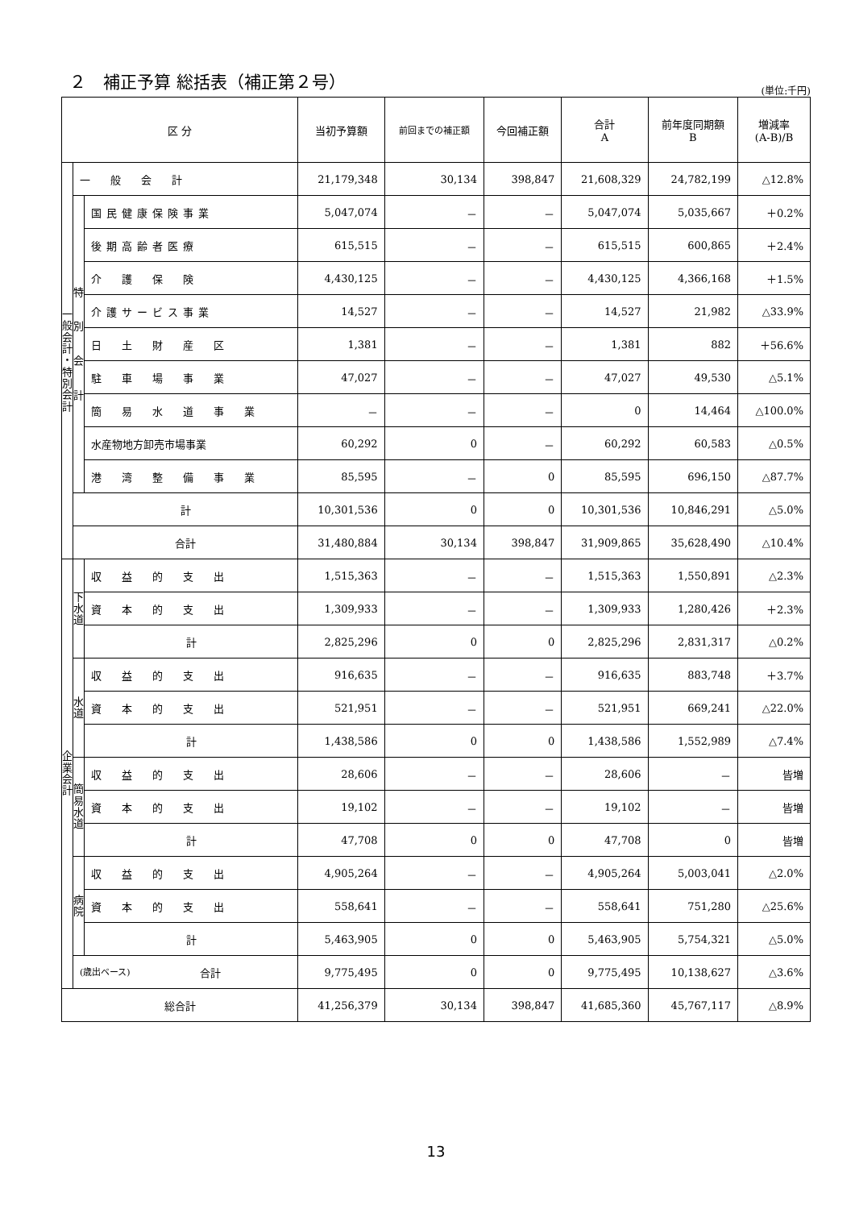２　補正予算 総括表（補正第２号）
(単位:千円)
| 区 分 | | | 当初予算額 | 前回までの補正額 | 今回補正額 | 合計 A | 前年度同期額 B | 増減率 (A-B)/B |
| --- | --- | --- | --- | --- | --- | --- | --- | --- |
| 一 般 会 計 ・ 特 別 会 計 | 一 般 会 計 | | 21,179,348 | 30,134 | 398,847 | 21,608,329 | 24,782,199 | △12.8% |
| | 特 別 会 計 | 国民健康保険事業 | 5,047,074 | － | － | 5,047,074 | 5,035,667 | ＋0.2% |
| | | 後期高齢者医療 | 615,515 | － | － | 615,515 | 600,865 | ＋2.4% |
| | | 介 護 保 険 | 4,430,125 | － | － | 4,430,125 | 4,366,168 | ＋1.5% |
| | | 介護サービス事業 | 14,527 | － | － | 14,527 | 21,982 | △33.9% |
| | | 日 土 財 産 区 | 1,381 | － | － | 1,381 | 882 | ＋56.6% |
| | | 駐 車 場 事 業 | 47,027 | － | － | 47,027 | 49,530 | △5.1% |
| | | 簡 易 水 道 事 業 | － | － | － | 0 | 14,464 | △100.0% |
| | | 水産物地方卸売市場事業 | 60,292 | 0 | － | 60,292 | 60,583 | △0.5% |
| | | 港 湾 整 備 事 業 | 85,595 | － | 0 | 85,595 | 696,150 | △87.7% |
| | 計 | | 10,301,536 | 0 | 0 | 10,301,536 | 10,846,291 | △5.0% |
| | 合計 | | 31,480,884 | 30,134 | 398,847 | 31,909,865 | 35,628,490 | △10.4% |
| 企 業 会 計 | 下 水 道 | 収 益 的 支 出 | 1,515,363 | － | － | 1,515,363 | 1,550,891 | △2.3% |
| | | 資 本 的 支 出 | 1,309,933 | － | － | 1,309,933 | 1,280,426 | ＋2.3% |
| | | 計 | 2,825,296 | 0 | 0 | 2,825,296 | 2,831,317 | △0.2% |
| | 水 道 | 収 益 的 支 出 | 916,635 | － | － | 916,635 | 883,748 | ＋3.7% |
| | | 資 本 的 支 出 | 521,951 | － | － | 521,951 | 669,241 | △22.0% |
| | | 計 | 1,438,586 | 0 | 0 | 1,438,586 | 1,552,989 | △7.4% |
| | 簡 易 水 道 | 収 益 的 支 出 | 28,606 | － | － | 28,606 | － | 皆増 |
| | | 資 本 的 支 出 | 19,102 | － | － | 19,102 | － | 皆増 |
| | | 計 | 47,708 | 0 | 0 | 47,708 | 0 | 皆増 |
| | 病 院 | 収 益 的 支 出 | 4,905,264 | － | － | 4,905,264 | 5,003,041 | △2.0% |
| | | 資 本 的 支 出 | 558,641 | － | － | 558,641 | 751,280 | △25.6% |
| | | 計 | 5,463,905 | 0 | 0 | 5,463,905 | 5,754,321 | △5.0% |
| | (歳出ベース) 合計 | | 9,775,495 | 0 | 0 | 9,775,495 | 10,138,627 | △3.6% |
| 総合計 | | | 41,256,379 | 30,134 | 398,847 | 41,685,360 | 45,767,117 | △8.9% |
13